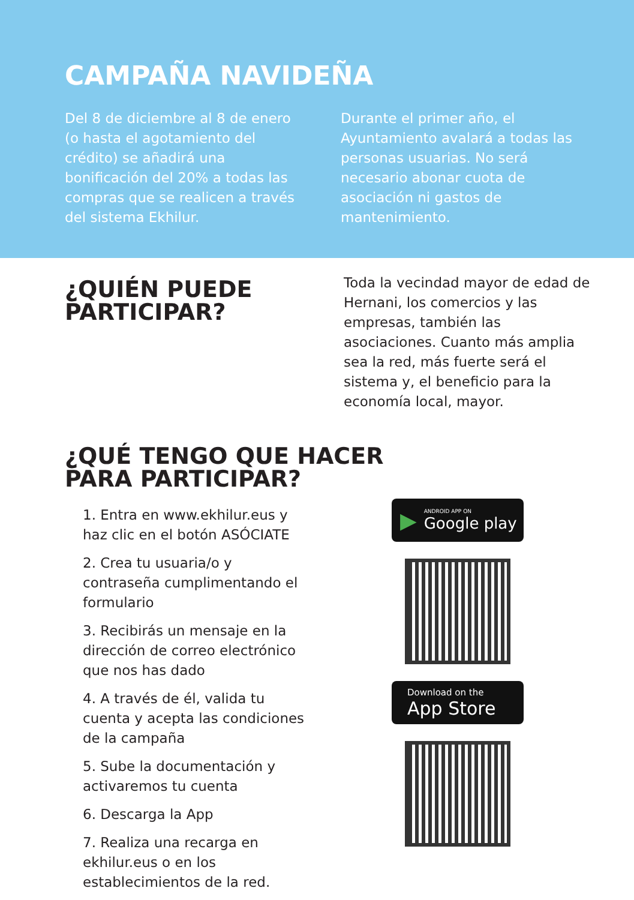CAMPAÑA NAVIDEÑA
Del 8 de diciembre al 8 de enero (o hasta el agotamiento del crédito) se añadirá una bonificación del 20% a todas las compras que se realicen a través del sistema Ekhilur.
Durante el primer año, el Ayuntamiento avalará a todas las personas usuarias. No será necesario abonar cuota de asociación ni gastos de mantenimiento.
¿QUIÉN PUEDE PARTICIPAR?
Toda la vecindad mayor de edad de Hernani, los comercios y las empresas, también las asociaciones. Cuanto más amplia sea la red, más fuerte será el sistema y, el beneficio para la economía local, mayor.
¿QUÉ TENGO QUE HACER PARA PARTICIPAR?
1. Entra en www.ekhilur.eus y haz clic en el botón ASÓCIATE
2. Crea tu usuaria/o y contraseña cumplimentando el formulario
3. Recibirás un mensaje en la dirección de correo electrónico que nos has dado
4. A través de él, valida tu cuenta y acepta las condiciones de la campaña
5. Sube la documentación y activaremos tu cuenta
6. Descarga la App
7. Realiza una recarga en ekhilur.eus o en los establecimientos de la red.
▶
ANDROID APP ON
Google play
Download on the
App Store